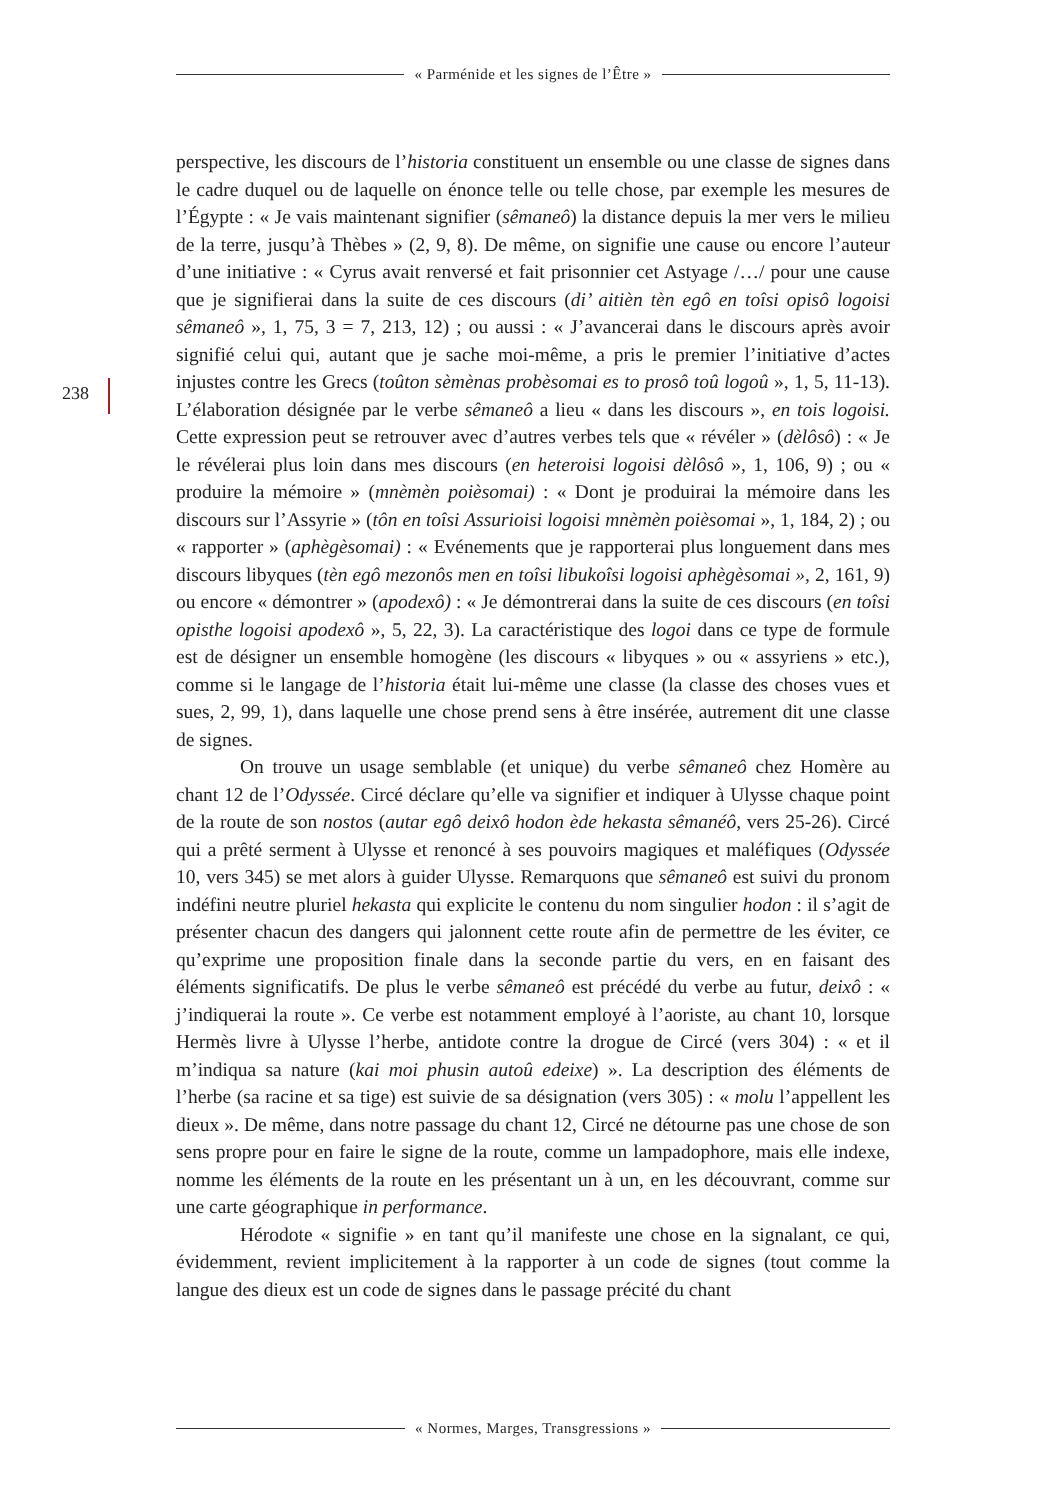« Parménide et les signes de l’Être »
238
perspective, les discours de l’historia constituent un ensemble ou une classe de signes dans le cadre duquel ou de laquelle on énonce telle ou telle chose, par exemple les mesures de l’Égypte : « Je vais maintenant signifier (sêmaneô) la distance depuis la mer vers le milieu de la terre, jusqu’à Thèbes » (2, 9, 8). De même, on signifie une cause ou encore l’auteur d’une initiative : « Cyrus avait renversé et fait prisonnier cet Astyage /…/ pour une cause que je signifierai dans la suite de ces discours (di’ aitièn tèn egô en toîsi opisô logoisi sêmaneô », 1, 75, 3 = 7, 213, 12) ; ou aussi : « J’avancerai dans le discours après avoir signifié celui qui, autant que je sache moi-même, a pris le premier l’initiative d’actes injustes contre les Grecs (toûton sèmènas probèsomai es to prosô toû logoû », 1, 5, 11-13). L’élaboration désignée par le verbe sêmaneô a lieu « dans les discours », en tois logoisi. Cette expression peut se retrouver avec d’autres verbes tels que « révéler » (dèlôsô) : « Je le révélerai plus loin dans mes discours (en heteroisi logoisi dèlôsô », 1, 106, 9) ; ou « produire la mémoire » (mnèmèn poièsomai) : « Dont je produirai la mémoire dans les discours sur l’Assyrie » (tôn en toîsi Assurioisi logoisi mnèmèn poièsomai », 1, 184, 2) ; ou « rapporter » (aphègèsomai) : « Evénements que je rapporterai plus longuement dans mes discours libyques (tèn egô mezonôs men en toîsi libukoîsi logoisi aphègèsomai », 2, 161, 9) ou encore « démontrer » (apodexô) : « Je démontrerai dans la suite de ces discours (en toîsi opisthe logoisi apodexô », 5, 22, 3). La caractéristique des logoi dans ce type de formule est de désigner un ensemble homogène (les discours « libyques » ou « assyriens » etc.), comme si le langage de l’historia était lui-même une classe (la classe des choses vues et sues, 2, 99, 1), dans laquelle une chose prend sens à être insérée, autrement dit une classe de signes.
On trouve un usage semblable (et unique) du verbe sêmaneô chez Homère au chant 12 de l’Odyssée. Circé déclare qu’elle va signifier et indiquer à Ulysse chaque point de la route de son nostos (autar egô deixô hodon ède hekasta sêmanéô, vers 25-26). Circé qui a prêté serment à Ulysse et renoncé à ses pouvoirs magiques et maléfiques (Odyssée 10, vers 345) se met alors à guider Ulysse. Remarquons que sêmaneô est suivi du pronom indéfini neutre pluriel hekasta qui explicite le contenu du nom singulier hodon : il s’agit de présenter chacun des dangers qui jalonnent cette route afin de permettre de les éviter, ce qu’exprime une proposition finale dans la seconde partie du vers, en en faisant des éléments significatifs. De plus le verbe sêmaneô est précédé du verbe au futur, deixô : « j’indiquerai la route ». Ce verbe est notamment employé à l’aoriste, au chant 10, lorsque Hermès livre à Ulysse l’herbe, antidote contre la drogue de Circé (vers 304) : « et il m’indiqua sa nature (kai moi phusin autoû edeixe) ». La description des éléments de l’herbe (sa racine et sa tige) est suivie de sa désignation (vers 305) : « molu l’appellent les dieux ». De même, dans notre passage du chant 12, Circé ne détourne pas une chose de son sens propre pour en faire le signe de la route, comme un lampadophore, mais elle indexe, nomme les éléments de la route en les présentant un à un, en les découvrant, comme sur une carte géographique in performance.
Hérodote « signifie » en tant qu’il manifeste une chose en la signalant, ce qui, évidemment, revient implicitement à la rapporter à un code de signes (tout comme la langue des dieux est un code de signes dans le passage précité du chant
« Normes, Marges, Transgressions »